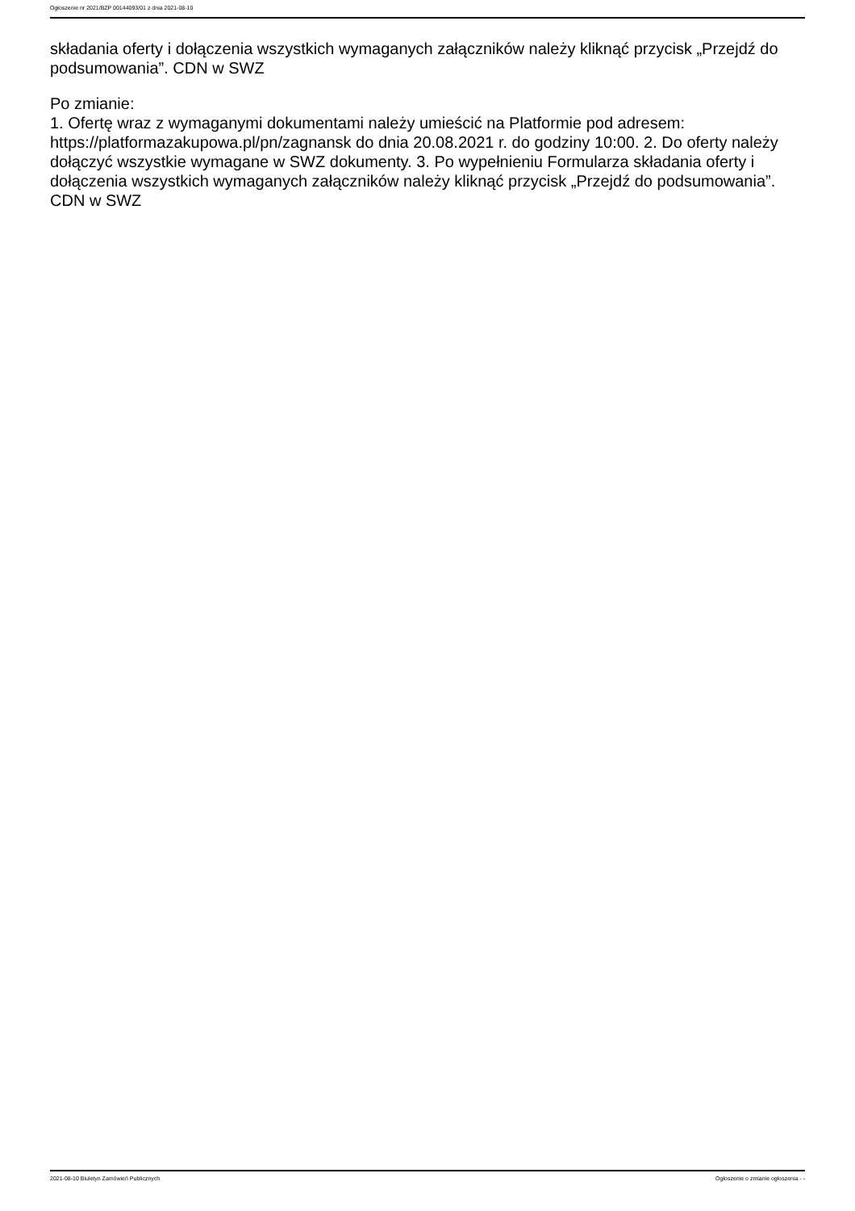Ogłoszenie nr 2021/BZP 00144093/01 z dnia 2021-08-10
składania oferty i dołączenia wszystkich wymaganych załączników należy kliknąć przycisk „Przejdź do podsumowania”. CDN w SWZ
Po zmianie:
1. Ofertę wraz z wymaganymi dokumentami należy umieścić na Platformie pod adresem: https://platformazakupowa.pl/pn/zagnansk do dnia 20.08.2021 r. do godziny 10:00. 2. Do oferty należy dołączyć wszystkie wymagane w SWZ dokumenty. 3. Po wypełnieniu Formularza składania oferty i dołączenia wszystkich wymaganych załączników należy kliknąć przycisk „Przejdź do podsumowania”. CDN w SWZ
2021-08-10 Biuletyn Zamówień Publicznych Ogłoszenie o zmianie ogłoszenia - -